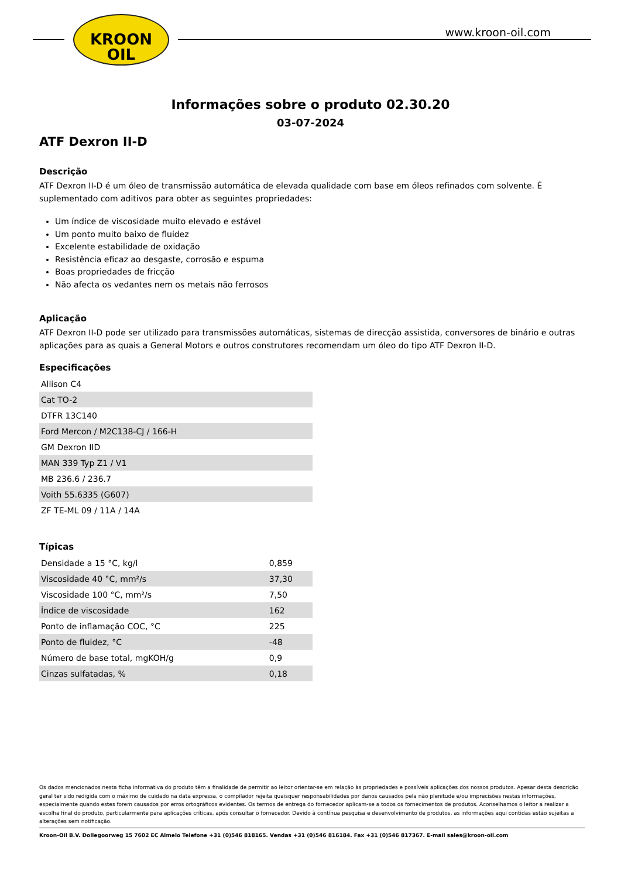KROON
OIL
www.kroon-oil.com
Informações sobre o produto 02.30.20
03-07-2024
ATF Dexron II-D
Descrição
ATF Dexron II-D é um óleo de transmissão automática de elevada qualidade com base em óleos refinados com solvente. É suplementado com aditivos para obter as seguintes propriedades:
Um índice de viscosidade muito elevado e estável
Um ponto muito baixo de fluidez
Excelente estabilidade de oxidação
Resistência eficaz ao desgaste, corrosão e espuma
Boas propriedades de fricção
Não afecta os vedantes nem os metais não ferrosos
Aplicação
ATF Dexron II-D pode ser utilizado para transmissões automáticas, sistemas de direcção assistida, conversores de binário e outras aplicações para as quais a General Motors e outros construtores recomendam um óleo do tipo ATF Dexron II-D.
Especificações
| Allison C4 |
| Cat TO-2 |
| DTFR 13C140 |
| Ford Mercon / M2C138-CJ / 166-H |
| GM Dexron IID |
| MAN 339 Typ Z1 / V1 |
| MB 236.6 / 236.7 |
| Voith 55.6335 (G607) |
| ZF TE-ML 09 / 11A / 14A |
Típicas
| Densidade a 15 °C, kg/l | 0,859 |
| Viscosidade 40 °C, mm²/s | 37,30 |
| Viscosidade 100 °C, mm²/s | 7,50 |
| Índice de viscosidade | 162 |
| Ponto de inflamação COC, °C | 225 |
| Ponto de fluidez, °C | -48 |
| Número de base total, mgKOH/g | 0,9 |
| Cinzas sulfatadas, % | 0,18 |
Os dados mencionados nesta ficha informativa do produto têm a finalidade de permitir ao leitor orientar-se em relação às propriedades e possíveis aplicações dos nossos produtos. Apesar desta descrição geral ter sido redigida com o máximo de cuidado na data expressa, o compilador rejeita quaisquer responsabilidades por danos causados pela não plenitude e/ou imprecisões nestas informações, especialmente quando estes forem causados por erros ortográficos evidentes. Os termos de entrega do fornecedor aplicam-se a todos os fornecimentos de produtos. Aconselhamos o leitor a realizar a escolha final do produto, particularmente para aplicações críticas, após consultar o fornecedor. Devido à contínua pesquisa e desenvolvimento de produtos, as informações aqui contidas estão sujeitas a alterações sem notificação.
Kroon-Oil B.V. Dollegoorweg 15 7602 EC Almelo Telefone +31 (0)546 818165. Vendas +31 (0)546 816184. Fax +31 (0)546 817367. E-mail sales@kroon-oil.com